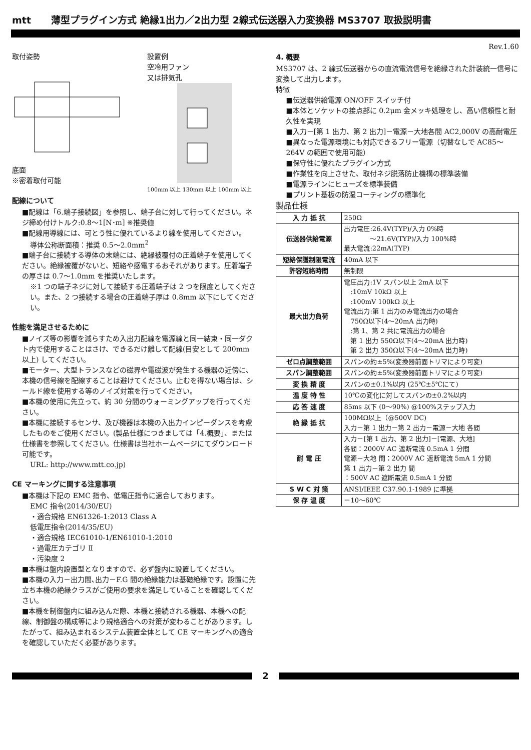mtt 薄型プラグイン方式 絶縁1出力／2出力型 2線式伝送器入力変換器 MS3707 取扱説明書
取付姿勢
底面
※密着取付可能
設置例
空冷用ファン
又は排気孔
100mm 以上 130mm 以上 100mm 以上
配線について
■配線は「6.端子接続図」を参照し、端子台に対して行ってください。ネジ締め付けトルク:0.8～1[N･m] ※推奨値
■配線用導線には、可とう性に優れているより線を使用してください。
導体公称断面積：推奨 0.5～2.0mm<sup>2</sup>
■端子台に接続する導体の末端には、絶縁被覆付の圧着端子を使用してください。絶縁被覆がないと、短絡や感電するおそれがあります。圧着端子の厚さは 0.7～1.0mm を推奨いたします。
※1 つの端子ネジに対して接続する圧着端子は 2 つを限度としてください。また、2 つ接続する場合の圧着端子厚は 0.8mm 以下にしてください。
性能を満足させるために
■ノイズ等の影響を減らすため入出力配線を電源線と同一結束・同一ダクト内で使用することはさけ、できるだけ離して配線(目安として 200mm 以上) してください。
■モーター、大型トランスなどの磁界や電磁波が発生する機器の近傍に、本機の信号線を配線することは避けてください。止むを得ない場合は、シールド線を使用する等のノイズ対策を行ってください。
■本機の使用に先立って、約 30 分間のウォーミングアップを行ってください。
■本機に接続するセンサ、及び機器は本機の入出力インピーダンスを考慮したものをご使用ください。(製品仕様につきましては「4.概要」、または仕様書を参照してください。仕様書は当社ホームページにてダウンロード可能です。
URL: http://www.mtt.co.jp)
CE マーキングに関する注意事項
■本機は下記の EMC 指令、低電圧指令に適合しております。
EMC 指令(2014/30/EU)
・適合規格 EN61326-1:2013 Class A
低電圧指令(2014/35/EU)
・適合規格 IEC61010-1/EN61010-1:2010
・過電圧カテゴリ Ⅱ
・汚染度 2
■本機は盤内設置型となりますので、必ず盤内に設置してください。
■本機の入力－出力間､出力－F.G 間の絶縁能力は基礎絶縁です。設置に先立ち本機の絶縁クラスがご使用の要求を満足していることを確認してください。
■本機を制御盤内に組み込んだ際、本機と接続される機器、本機への配線、制御盤の構成等により規格適合への対策が変わることがあります。したがって、組み込まれるシステム装置全体として CE マーキングへの適合を確認していただく必要があります。
Rev.1.60
4. 概要
MS3707 は、2 線式伝送器からの直流電流信号を絶縁された計装統一信号に変換して出力します。
特徴
■伝送器供給電源 ON/OFF スイッチ付
■本体とソケットの接点部に 0.2μm 金メッキ処理をし、高い信頼性と耐久性を実現
■入力－[第 1 出力、第 2 出力]－電源－大地各間 AC2,000V の高耐電圧
■異なった電源環境にも対応できるフリー電源（切替なしで AC85～264V の範囲で使用可能）
■保守性に優れたプラグイン方式
■作業性を向上させた、取付ネジ脱落防止機構の標準装備
■電源ラインにヒューズを標準装備
■プリント基板の防湿コーティングの標準化
製品仕様
| 入 力 抵 抗 | 250Ω |
| 伝送器供給電源 | 出力電圧:26.4V(TYP)/入力 0%時 ～21.6V(TYP)/入力 100%時 最大電流:22mA(TYP) |
| 短絡保護制限電流 | 40mA 以下 |
| 許容短絡時間 | 無制限 |
| 最大出力負荷 | 電圧出力:1V スパン以上 2mA 以下 :10mV 10kΩ 以上 :100mV 100kΩ 以上 電流出力:第 1 出力のみ電流出力の場合 750Ω以下(4～20mA 出力時) :第 1、第 2 共に電流出力の場合 第 1 出力 550Ω以下(4～20mA 出力時) 第 2 出力 350Ω以下(4～20mA 出力時) |
| ゼロ点調整範囲 | スパンの約±5%(変換器前面トリマにより可変) |
| スパン調整範囲 | スパンの約±5%(変換器前面トリマにより可変) |
| 変 換 精 度 | スパンの±0.1%以内 (25℃±5℃にて) |
| 温 度 特 性 | 10℃の変化に対してスパンの±0.2%以内 |
| 応 答 速 度 | 85ms 以下 (0～90%) @100%ステップ入力 |
| 絶 縁 抵 抗 | 100MΩ以上（@500V DC) 入力－第 1 出力－第 2 出力－電源－大地 各間 |
| 耐 電 圧 | 入力－[第 1 出力、第 2 出力]－[電源、大地] 各間：2000V AC 遮断電流 0.5mA 1 分間 電源－大地 間：2000V AC 遮断電流 5mA 1 分間 第 1 出力－第 2 出力 間 ：500V AC 遮断電流 0.5mA 1 分間 |
| S W C 対 策 | ANSI/IEEE C37.90.1-1989 に準拠 |
| 保 存 温 度 | －10～60℃ |
2